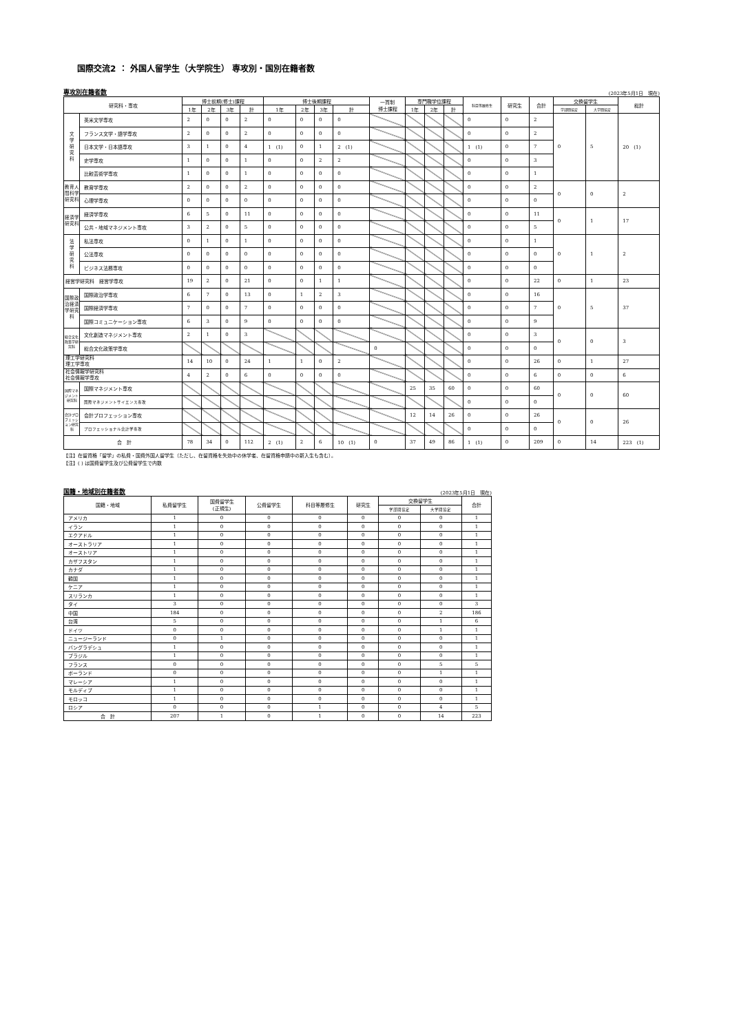国際交流2 ： 外国人留学生（大学院生） 専攻別・国別在籍者数
専攻別在籍者数 (2023年5月1日　現在)
| 研究科・専攻 | | 博士前期(修士)課程 | | | | 博士後期課程 | | | | 一貫制 博士課程 | 専門職学位課程 | | | 科目等履修生 | 研究生 | 合計 | 交換留学生 | | 総計 |
| --- | --- | --- | --- | --- | --- | --- | --- | --- | --- | --- | --- | --- | --- | --- | --- | --- | --- | --- | --- |
| | | 1年 | 2年 | 3年 | 計 | 1年 | 2年 | 3年 | 計 | | 1年 | 2年 | 計 | | | | 学部間協定 | 大学間協定 | |
| 文 学 研 究 科 | 英米文学専攻 | 2 | 0 | 0 | 2 | 0 | 0 | 0 | 0 | | | | | 0 | 0 | 2 | 0 | 5 | 20 (1) |
| | フランス文学・語学専攻 | 2 | 0 | 0 | 2 | 0 | 0 | 0 | 0 | | | | | 0 | 0 | 2 | | | |
| | 日本文学・日本語専攻 | 3 | 1 | 0 | 4 | 1 (1) | 0 | 1 | 2 (1) | | | | | 1 (1) | 0 | 7 | | | |
| | 史学専攻 | 1 | 0 | 0 | 1 | 0 | 0 | 2 | 2 | | | | | 0 | 0 | 3 | | | |
| | 比較芸術学専攻 | 1 | 0 | 0 | 1 | 0 | 0 | 0 | 0 | | | | | 0 | 0 | 1 | | | |
| 教育人間科学研究科 | 教育学専攻 | 2 | 0 | 0 | 2 | 0 | 0 | 0 | 0 | | | | | 0 | 0 | 2 | 0 | 0 | 2 |
| | 心理学専攻 | 0 | 0 | 0 | 0 | 0 | 0 | 0 | 0 | | | | | 0 | 0 | 0 | | | |
| 経済学研究科 | 経済学専攻 | 6 | 5 | 0 | 11 | 0 | 0 | 0 | 0 | | | | | 0 | 0 | 11 | 0 | 1 | 17 |
| | 公共・地域マネジメント専攻 | 3 | 2 | 0 | 5 | 0 | 0 | 0 | 0 | | | | | 0 | 0 | 5 | | | |
| 法 学 研 究 科 | 私法専攻 | 0 | 1 | 0 | 1 | 0 | 0 | 0 | 0 | | | | | 0 | 0 | 1 | 0 | 1 | 2 |
| | 公法専攻 | 0 | 0 | 0 | 0 | 0 | 0 | 0 | 0 | | | | | 0 | 0 | 0 | | | |
| | ビジネス法務専攻 | 0 | 0 | 0 | 0 | 0 | 0 | 0 | 0 | | | | | 0 | 0 | 0 | | | |
| 経営学研究科 経営学専攻 | | 19 | 2 | 0 | 21 | 0 | 0 | 1 | 1 | | | | | 0 | 0 | 22 | 0 | 1 | 23 |
| 国際政治経済学研究科 | 国際政治学専攻 | 6 | 7 | 0 | 13 | 0 | 1 | 2 | 3 | | | | | 0 | 0 | 16 | 0 | 5 | 37 |
| | 国際経済学専攻 | 7 | 0 | 0 | 7 | 0 | 0 | 0 | 0 | | | | | 0 | 0 | 7 | | | |
| | 国際コミュニケーション専攻 | 6 | 3 | 0 | 9 | 0 | 0 | 0 | 0 | | | | | 0 | 0 | 9 | | | |
| 総合文化政策学研究科 | 文化創造マネジメント専攻 | 2 | 1 | 0 | 3 | | | | | | | | | 0 | 0 | 3 | 0 | 0 | 3 |
| | 総合文化政策学専攻 | | | | | | | | | 0 | | | | 0 | 0 | 0 | | | |
| 理工学研究科 理工学専攻 | | 14 | 10 | 0 | 24 | 1 | 1 | 0 | 2 | | | | | 0 | 0 | 26 | 0 | 1 | 27 |
| 社会情報学研究科 社会情報学専攻 | | 4 | 2 | 0 | 6 | 0 | 0 | 0 | 0 | | | | | 0 | 0 | 6 | 0 | 0 | 6 |
| 国際マネジメント研究科 | 国際マネジメント専攻 | | | | | | | | | | 25 | 35 | 60 | 0 | 0 | 60 | 0 | 0 | 60 |
| | 国際マネジメントサイエンス専攻 | | | | | | | | | | | | | 0 | 0 | 0 | | | |
| 会計プロフェッション研究科 | 会計プロフェッション専攻 | | | | | | | | | | 12 | 14 | 26 | 0 | 0 | 26 | 0 | 0 | 26 |
| | プロフェッショナル会計学専攻 | | | | | | | | | | | | | 0 | 0 | 0 | | | |
| 合 計 | | 78 | 34 | 0 | 112 | 2 (1) | 2 | 6 | 10 (1) | 0 | 37 | 49 | 86 | 1 (1) | 0 | 209 | 0 | 14 | 223 (1) |
【注】在留資格「留学」の私費・国費外国人留学生（ただし、在留資格を失効中の休学者、在留資格申請中の新入生も含む）。
【注】( ) は国費留学生及び公費留学生で内数
国籍・地域別在籍者数 (2023年5月1日　現在)
| 国籍・地域 | 私費留学生 | 国費留学生 (正規生) | 公費留学生 | 科目等履修生 | 研究生 | 交換留学生 | | 合計 |
| --- | --- | --- | --- | --- | --- | --- | --- | --- |
| | | | | | | 学部間協定 | 大学間協定 | |
| アメリカ | 1 | 0 | 0 | 0 | 0 | 0 | 0 | 1 |
| イラン | 1 | 0 | 0 | 0 | 0 | 0 | 0 | 1 |
| エクアドル | 1 | 0 | 0 | 0 | 0 | 0 | 0 | 1 |
| オーストラリア | 1 | 0 | 0 | 0 | 0 | 0 | 0 | 1 |
| オーストリア | 1 | 0 | 0 | 0 | 0 | 0 | 0 | 1 |
| カザフスタン | 1 | 0 | 0 | 0 | 0 | 0 | 0 | 1 |
| カナダ | 1 | 0 | 0 | 0 | 0 | 0 | 0 | 1 |
| 韓国 | 1 | 0 | 0 | 0 | 0 | 0 | 0 | 1 |
| ケニア | 1 | 0 | 0 | 0 | 0 | 0 | 0 | 1 |
| スリランカ | 1 | 0 | 0 | 0 | 0 | 0 | 0 | 1 |
| タイ | 3 | 0 | 0 | 0 | 0 | 0 | 0 | 3 |
| 中国 | 184 | 0 | 0 | 0 | 0 | 0 | 2 | 186 |
| 台湾 | 5 | 0 | 0 | 0 | 0 | 0 | 1 | 6 |
| ドイツ | 0 | 0 | 0 | 0 | 0 | 0 | 1 | 1 |
| ニュージーランド | 0 | 1 | 0 | 0 | 0 | 0 | 0 | 1 |
| バングラデシュ | 1 | 0 | 0 | 0 | 0 | 0 | 0 | 1 |
| ブラジル | 1 | 0 | 0 | 0 | 0 | 0 | 0 | 1 |
| フランス | 0 | 0 | 0 | 0 | 0 | 0 | 5 | 5 |
| ポーランド | 0 | 0 | 0 | 0 | 0 | 0 | 1 | 1 |
| マレーシア | 1 | 0 | 0 | 0 | 0 | 0 | 0 | 1 |
| モルディブ | 1 | 0 | 0 | 0 | 0 | 0 | 0 | 1 |
| モロッコ | 1 | 0 | 0 | 0 | 0 | 0 | 0 | 1 |
| ロシア | 0 | 0 | 0 | 1 | 0 | 0 | 4 | 5 |
| 合 計 | 207 | 1 | 0 | 1 | 0 | 0 | 14 | 223 |